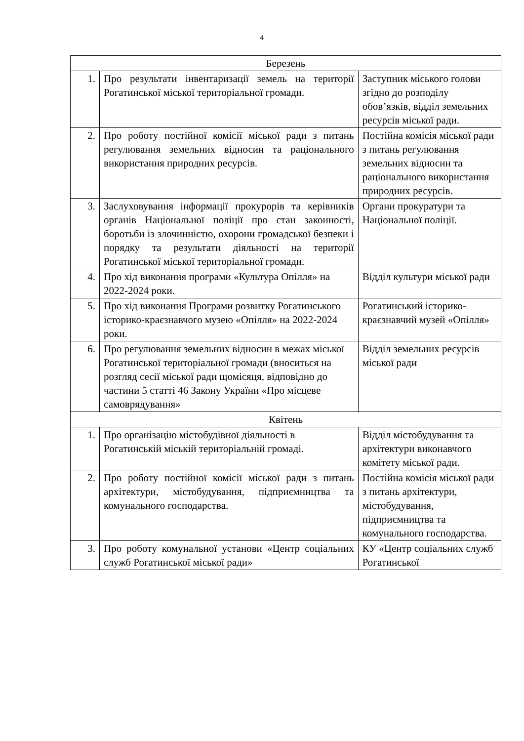4
| Березень | | |
| 1. | Про результати інвентаризації земель на території Рогатинської міської територіальної громади. | Заступник міського голови згідно до розподілу обов’язків, відділ земельних ресурсів міської ради. |
| 2. | Про роботу постійної комісії міської ради з питань регулювання земельних відносин та раціонального використання природних ресурсів. | Постійна комісія міської ради з питань регулювання земельних відносин та раціонального використання природних ресурсів. |
| 3. | Заслуховування інформації прокурорів та керівників органів Національної поліції про стан законності, боротьби із злочинністю, охорони громадської безпеки і порядку та результати діяльності на території Рогатинської міської територіальної громади. | Органи прокуратури та Національної поліції. |
| 4. | Про хід виконання програми «Культура Опілля» на 2022-2024 роки. | Відділ культури міської ради |
| 5. | Про хід виконання Програми розвитку Рогатинського історико-краєзнавчого музею «Опілля» на 2022-2024 роки. | Рогатинський історико-краєзнавчий музей «Опілля» |
| 6. | Про регулювання земельних відносин в межах міської Рогатинської територіальної громади (вноситься на розгляд сесії міської ради щомісяця, відповідно до частини 5 статті 46 Закону України «Про місцеве самоврядування» | Відділ земельних ресурсів міської ради |
| Квітень | | |
| 1. | Про організацію містобудівної діяльності в Рогатинській міській територіальній громаді. | Відділ містобудування та архітектури виконавчого комітету міської ради. |
| 2. | Про роботу постійної комісії міської ради з питань архітектури, містобудування, підприємництва та комунального господарства. | Постійна комісія міської ради з питань архітектури, містобудування, підприємництва та комунального господарства. |
| 3. | Про роботу комунальної установи «Центр соціальних служб Рогатинської міської ради» | КУ «Центр соціальних служб Рогатинської |